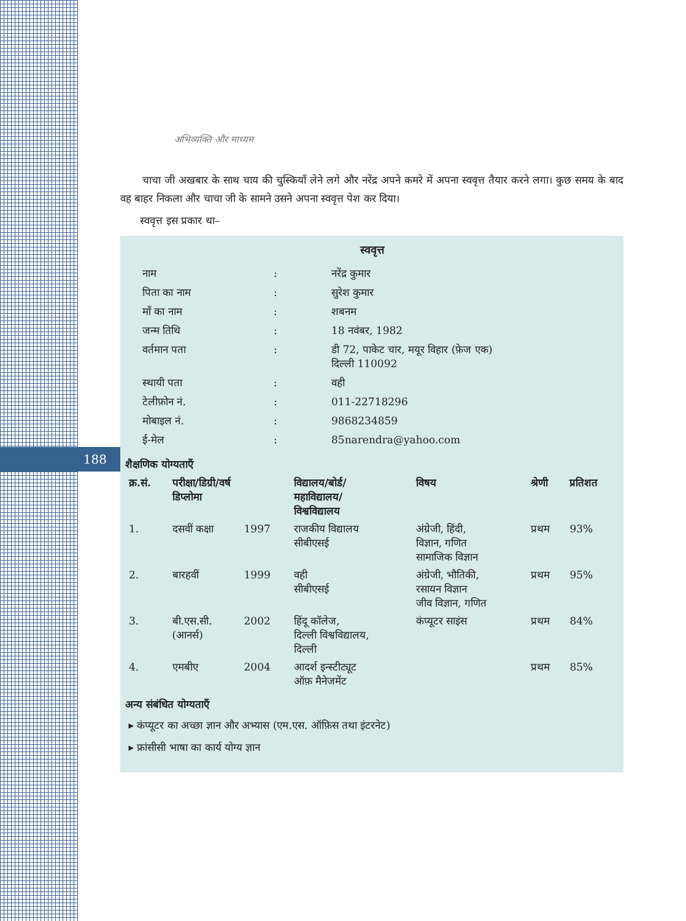188
अभिव्यक्ति और माध्यम
चाचा जी अखबार के साथ चाय की चुस्कियाँ लेने लगे और नरेंद्र अपने कमरे में अपना स्ववृत्त तैयार करने लगा। कुछ समय के बाद वह बाहर निकला और चाचा जी के सामने उसने अपना स्ववृत्त पेश कर दिया।
स्ववृत्त इस प्रकार था–
स्ववृत्त
| नाम | : | नरेंद्र कुमार |
| पिता का नाम | : | सुरेश कुमार |
| माँ का नाम | : | शबनम |
| जन्म तिथि | : | 18 नवंबर, 1982 |
| वर्तमान पता | : | डी 72, पाकेट चार, मयूर विहार (फ़ेज एक) दिल्ली 110092 |
| स्थायी पता | : | वही |
| टेलीफ़ोन नं. | : | 011-22718296 |
| मोबाइल नं. | : | 9868234859 |
| ई-मेल | : | 85narendra@yahoo.com |
शैक्षणिक योग्यताएँ
| क्र.सं. | परीक्षा/डिग्री/वर्ष डिप्लोमा | | विद्यालय/बोर्ड/ महाविद्यालय/ विश्वविद्यालय | विषय | श्रेणी | प्रतिशत |
| --- | --- | --- | --- | --- | --- | --- |
| 1. | दसवीं कक्षा | 1997 | राजकीय विद्यालय सीबीएसई | अंग्रेजी, हिंदी, विज्ञान, गणित सामाजिक विज्ञान | प्रथम | 93% |
| 2. | बारहवीं | 1999 | वही सीबीएसई | अंग्रेजी, भौतिकी, रसायन विज्ञान जीव विज्ञान, गणित | प्रथम | 95% |
| 3. | बी.एस.सी. (आनर्स) | 2002 | हिंदू कॉलेज, दिल्ली विश्वविद्यालय, दिल्ली | कंप्यूटर साइंस | प्रथम | 84% |
| 4. | एमबीए | 2004 | आदर्श इन्स्टीट्यूट ऑफ़ मैनेजमेंट | | प्रथम | 85% |
अन्य संबंधित योग्यताएँ
▸ कंप्यूटर का अच्छा ज्ञान और अभ्यास (एम.एस. ऑफ़िस तथा इंटरनेट)
▸ फ्रांसीसी भाषा का कार्य योग्य ज्ञान